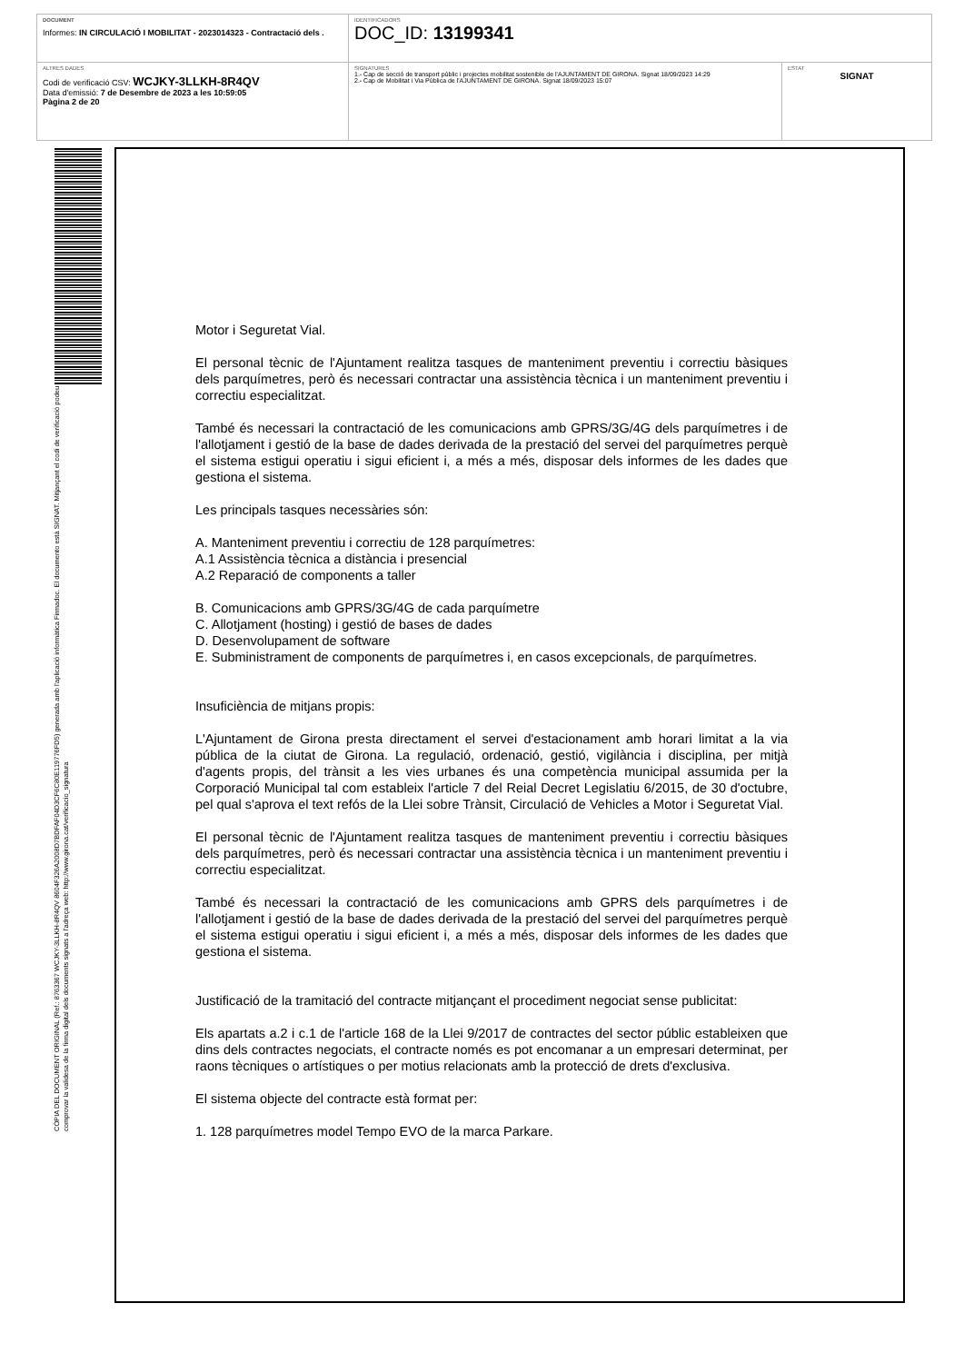DOCUMENT
Informes: IN CIRCULACIÓ I MOBILITAT - 2023014323 - Contractació dels .
IDENTIFICADORS
DOC_ID: 13199341
ALTRES DADES
Codi de verificació CSV: WCJKY-3LLKH-8R4QV
Data d'emissió: 7 de Desembre de 2023 a les 10:59:05
Pàgina 2 de 20
SIGNATURES
1.- Cap de secció de transport públic i projectes mobilitat sostenible de l'AJUNTAMENT DE GIRONA. Signat 18/09/2023 14:29
2.- Cap de Mobilitat i Via Pública de l'AJUNTAMENT DE GIRONA. Signat 18/09/2023 15:07
ESTAT
SIGNAT
CÒPIA DEL DOCUMENT ORIGINAL (Ref.: 8763367 WCJKY-3LLKH-8R4QV 8604F326A2008D7BDFAF04D3CF6C80E119776FD5) generada amb l'aplicació informàtica Firmadoc. El documento està SIGNAT. Mitjançant el codi de verificació podeu comprovar la validesa de la firma digital dels documents signats a l'adreça web: http://www.girona.cat/verificacio_signatura
Motor i Seguretat Vial.
El personal tècnic de l'Ajuntament realitza tasques de manteniment preventiu i correctiu bàsiques dels parquímetres, però és necessari contractar una assistència tècnica i un manteniment preventiu i correctiu especialitzat.
També és necessari la contractació de les comunicacions amb GPRS/3G/4G dels parquímetres i de l'allotjament i gestió de la base de dades derivada de la prestació del servei del parquímetres perquè el sistema estigui operatiu i sigui eficient i, a més a més, disposar dels informes de les dades que gestiona el sistema.
Les principals tasques necessàries són:
A. Manteniment preventiu i correctiu de 128 parquímetres:
A.1 Assistència tècnica a distància i presencial
A.2 Reparació de components a taller
B. Comunicacions amb GPRS/3G/4G de cada parquímetre
C. Allotjament (hosting) i gestió de bases de dades
D. Desenvolupament de software
E. Subministrament de components de parquímetres i, en casos excepcionals, de parquímetres.
Insuficiència de mitjans propis:
L'Ajuntament de Girona presta directament el servei d'estacionament amb horari limitat a la via pública de la ciutat de Girona. La regulació, ordenació, gestió, vigilància i disciplina, per mitjà d'agents propis, del trànsit a les vies urbanes és una competència municipal assumida per la Corporació Municipal tal com estableix l'article 7 del Reial Decret Legislatiu 6/2015, de 30 d'octubre, pel qual s'aprova el text refós de la Llei sobre Trànsit, Circulació de Vehicles a Motor i Seguretat Vial.
El personal tècnic de l'Ajuntament realitza tasques de manteniment preventiu i correctiu bàsiques dels parquímetres, però és necessari contractar una assistència tècnica i un manteniment preventiu i correctiu especialitzat.
També és necessari la contractació de les comunicacions amb GPRS dels parquímetres i de l'allotjament i gestió de la base de dades derivada de la prestació del servei del parquímetres perquè el sistema estigui operatiu i sigui eficient i, a més a més, disposar dels informes de les dades que gestiona el sistema.
Justificació de la tramitació del contracte mitjançant el procediment negociat sense publicitat:
Els apartats a.2 i c.1 de l'article 168 de la Llei 9/2017 de contractes del sector públic estableixen que dins dels contractes negociats, el contracte només es pot encomanar a un empresari determinat, per raons tècniques o artístiques o per motius relacionats amb la protecció de drets d'exclusiva.
El sistema objecte del contracte està format per:
1. 128 parquímetres model Tempo EVO de la marca Parkare.